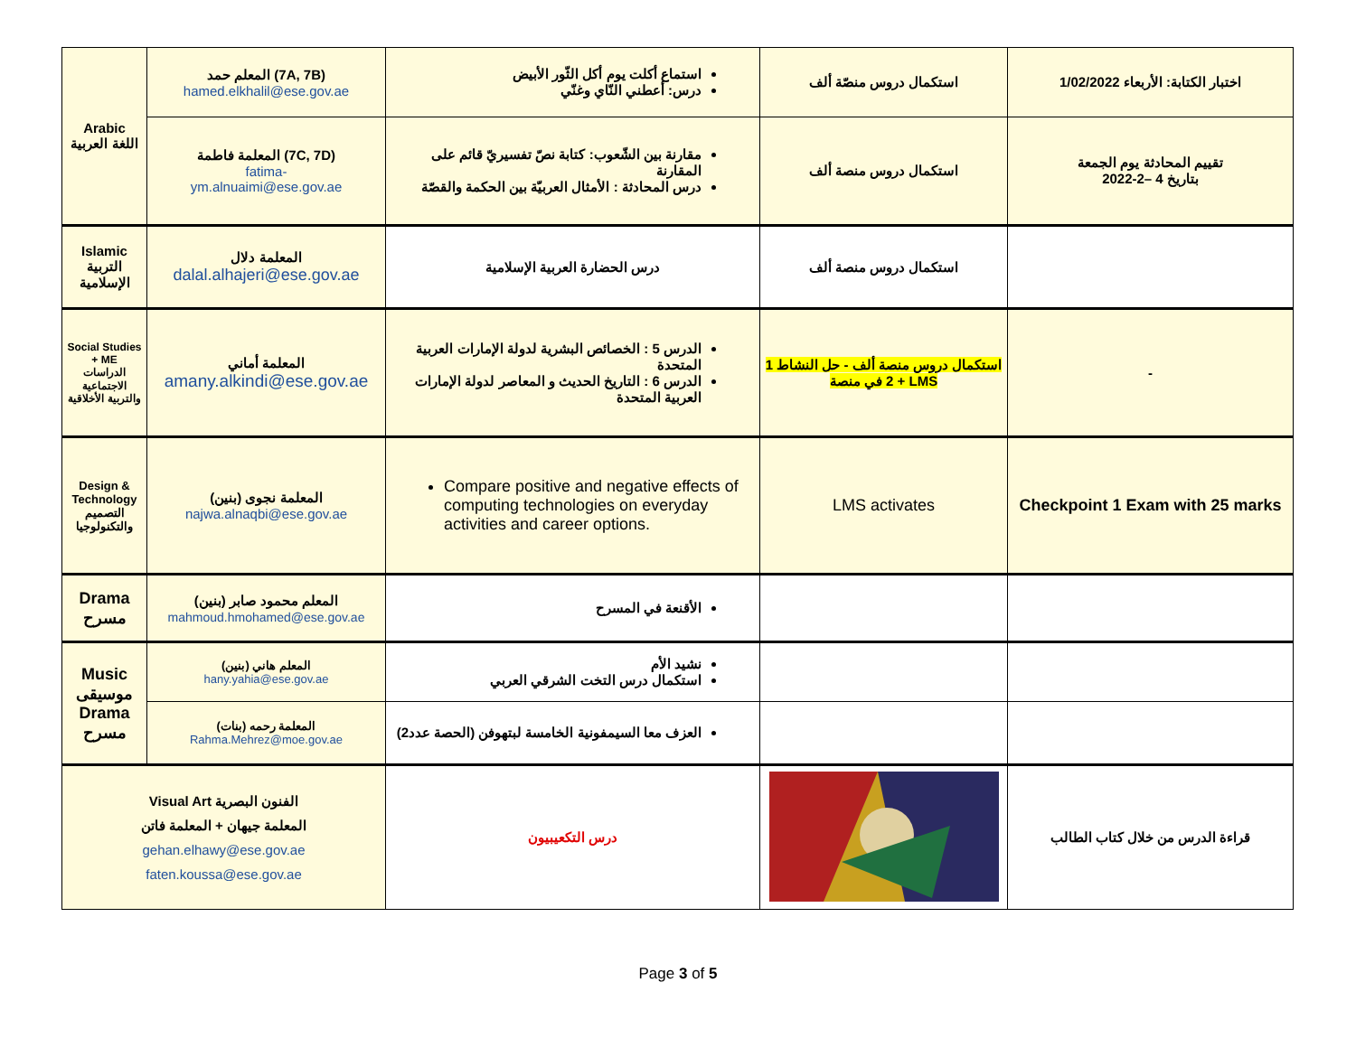| Arabic اللغة العربية | المعلم حمد (7A, 7B) hamed.elkhalil@ese.gov.ae | استماع أكلت يوم أكل الثّور الأبيض درس: أعطني النّاي وغنّي | استكمال دروس منصّة ألف | اختبار الكتابة: الأربعاء 1/02/2022 |
| | المعلمة فاطمة (7C, 7D) fatima- ym.alnuaimi@ese.gov.ae | مقارنة بين الشّعوب: كتابة نصّ تفسيريّ قائم على المقارنة درس المحادثة : الأمثال العربيّة بين الحكمة والقصّة | استكمال دروس منصة ألف | تقييم المحادثة يوم الجمعة بتاريخ 4 –2-2022 |
| Islamic التربية الإسلامية | المعلمة دلال dalal.alhajeri@ese.gov.ae | درس الحضارة العربية الإسلامية | استكمال دروس منصة ألف | |
| Social Studies + ME الدراسات الاجتماعية والتربية الأخلاقية | المعلمة أماني amany.alkindi@ese.gov.ae | الدرس 5 : الخصائص البشرية لدولة الإمارات العربية المتحدة الدرس 6 : التاريخ الحديث و المعاصر لدولة الإمارات العربية المتحدة | استكمال دروس منصة ألف - حل النشاط 1 + 2 في منصة LMS | - |
| Design & Technology التصميم والتكنولوجيا | المعلمة نجوى (بنين) najwa.alnaqbi@ese.gov.ae | Compare positive and negative effects of computing technologies on everyday activities and career options. | LMS activates | Checkpoint 1 Exam with 25 marks |
| Drama مسرح | المعلم محمود صابر (بنين) mahmoud.hmohamed@ese.gov.ae | الأقنعة في المسرح | | |
| Music موسيقى Drama مسرح | المعلم هاني (بنين) hany.yahia@ese.gov.ae | نشيد الأم استكمال درس التخت الشرقي العربي | | |
| | المعلمة رحمه (بنات) Rahma.Mehrez@moe.gov.ae | العزف معا السيمفونية الخامسة لبتهوفن (الحصة عدد2) | | |
| Visual Art الفنون البصرية المعلمة جيهان + المعلمة فاتن gehan.elhawy@ese.gov.ae faten.koussa@ese.gov.ae | | درس التكعيبيون | | قراءة الدرس من خلال كتاب الطالب |
Page 3 of 5